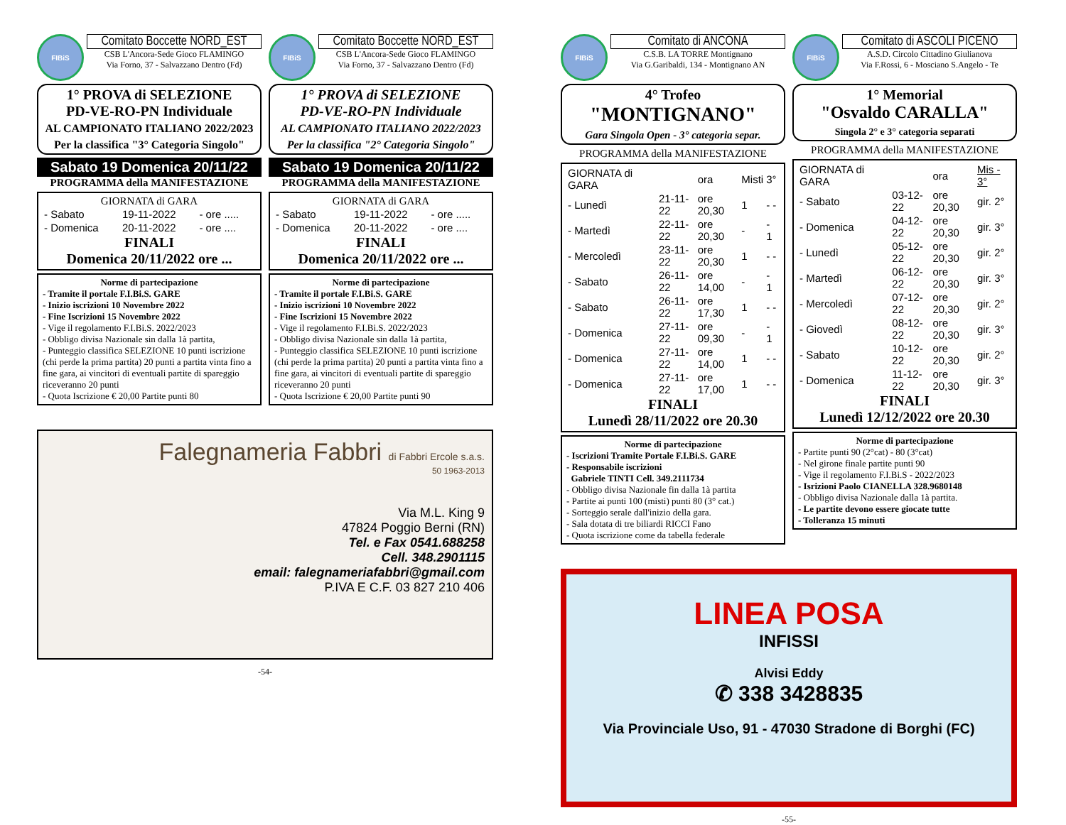FIBiS
Comitato Boccette NORD_EST
CSB L'Ancora-Sede Gioco FLAMINGO
Via Forno, 37 - Salvazzano Dentro (Fd)
1° PROVA di SELEZIONE
PD-VE-RO-PN Individuale
AL CAMPIONATO ITALIANO 2022/2023
Per la classifica "3° Categoria Singolo"
Sabato 19 Domenica 20/11/22
PROGRAMMA della MANIFESTAZIONE
GIORNATA di GARA
| - Sabato | 19-11-2022 | - ore ..... |
| - Domenica | 20-11-2022 | - ore .... |
FINALI
Domenica 20/11/2022 ore ...
Norme di partecipazione
- Tramite il portale F.I.Bi.S. GARE
- Inizio iscrizioni 10 Novembre 2022
- Fine Iscrizioni 15 Novembre 2022
- Vige il regolamento F.I.Bi.S. 2022/2023
- Obbligo divisa Nazionale sin dalla 1à partita,
- Punteggio classifica SELEZIONE 10 punti iscrizione (chi perde la prima partita) 20 punti a partita vinta fino a fine gara, ai vincitori di eventuali partite di spareggio riceveranno 20 punti
- Quota Iscrizione € 20,00 Partite punti 80
FIBiS
Comitato Boccette NORD_EST
CSB L'Ancora-Sede Gioco FLAMINGO
Via Forno, 37 - Salvazzano Dentro (Fd)
1° PROVA di SELEZIONE
PD-VE-RO-PN Individuale
AL CAMPIONATO ITALIANO 2022/2023
Per la classifica "2° Categoria Singolo"
Sabato 19 Domenica 20/11/22
PROGRAMMA della MANIFESTAZIONE
GIORNATA di GARA
| - Sabato | 19-11-2022 | - ore ..... |
| - Domenica | 20-11-2022 | - ore .... |
FINALI
Domenica 20/11/2022 ore ...
Norme di partecipazione
- Tramite il portale F.I.Bi.S. GARE
- Inizio iscrizioni 10 Novembre 2022
- Fine Iscrizioni 15 Novembre 2022
- Vige il regolamento F.I.Bi.S. 2022/2023
- Obbligo divisa Nazionale sin dalla 1à partita,
- Punteggio classifica SELEZIONE 10 punti iscrizione (chi perde la prima partita) 20 punti a partita vinta fino a fine gara, ai vincitori di eventuali partite di spareggio riceveranno 20 punti
- Quota Iscrizione € 20,00 Partite punti 90
Falegnameria Fabbri di Fabbri Ercole s.a.s.
50 1963-2013
Via M.L. King 9
47824 Poggio Berni (RN)
Tel. e Fax 0541.688258
Cell. 348.2901115
email: falegnameriafabbri@gmail.com
P.IVA E C.F. 03 827 210 406
-54-
FIBiS
Comitato di ANCONA
C.S.B. LA TORRE Montignano
Via G.Garibaldi, 134 - Montignano AN
4° Trofeo
"MONTIGNANO"
Gara Singola Open - 3° categoria separ.
PROGRAMMA della MANIFESTAZIONE
| GIORNATA di GARA | | ora | Misti | 3° |
| --- | --- | --- | --- | --- |
| - Lunedì | 21-11-22 | ore 20,30 | 1 | - - |
| - Martedì | 22-11-22 | ore 20,30 | - | - 1 |
| - Mercoledì | 23-11-22 | ore 20,30 | 1 | - - |
| - Sabato | 26-11-22 | ore 14,00 | - | - 1 |
| - Sabato | 26-11-22 | ore 17,30 | 1 | - - |
| - Domenica | 27-11-22 | ore 09,30 | - | - 1 |
| - Domenica | 27-11-22 | ore 14,00 | 1 | - - |
| - Domenica | 27-11-22 | ore 17,00 | 1 | - - |
FINALI
Lunedì 28/11/2022 ore 20.30
Norme di partecipazione
- Iscrizioni Tramite Portale F.I.Bi.S. GARE
- Responsabile iscrizioni
Gabriele TINTI Cell. 349.2111734
- Obbligo divisa Nazionale fin dalla 1à partita
- Partite ai punti 100 (misti) punti 80 (3° cat.)
- Sorteggio serale dall'inizio della gara.
- Sala dotata di tre biliardi RICCI Fano
- Quota iscrizione come da tabella federale
FIBiS
Comitato di ASCOLI PICENO
A.S.D. Circolo Cittadino Giulianova
Via F.Rossi, 6 - Mosciano S.Angelo - Te
1° Memorial
"Osvaldo CARALLA"
Singola 2° e 3° categoria separati
PROGRAMMA della MANIFESTAZIONE
| GIORNATA di GARA | | ora | Mis - 3° |
| --- | --- | --- | --- |
| - Sabato | 03-12-22 | ore 20,30 | gir. 2° |
| - Domenica | 04-12-22 | ore 20,30 | gir. 3° |
| - Lunedì | 05-12-22 | ore 20,30 | gir. 2° |
| - Martedì | 06-12-22 | ore 20,30 | gir. 3° |
| - Mercoledì | 07-12-22 | ore 20,30 | gir. 2° |
| - Giovedì | 08-12-22 | ore 20,30 | gir. 3° |
| - Sabato | 10-12-22 | ore 20,30 | gir. 2° |
| - Domenica | 11-12-22 | ore 20,30 | gir. 3° |
FINALI
Lunedì 12/12/2022 ore 20.30
Norme di partecipazione
- Partite punti 90 (2°cat) - 80 (3°cat)
- Nel girone finale partite punti 90
- Vige il regolamento F.I.Bi.S - 2022/2023
- Isrizioni Paolo CIANELLA 328.9680148
- Obbligo divisa Nazionale dalla 1à partita.
- Le partite devono essere giocate tutte
- Tolleranza 15 minuti
LINEA POSA
INFISSI
Alvisi Eddy
✆ 338 3428835
Via Provinciale Uso, 91 - 47030 Stradone di Borghi (FC)
-55-